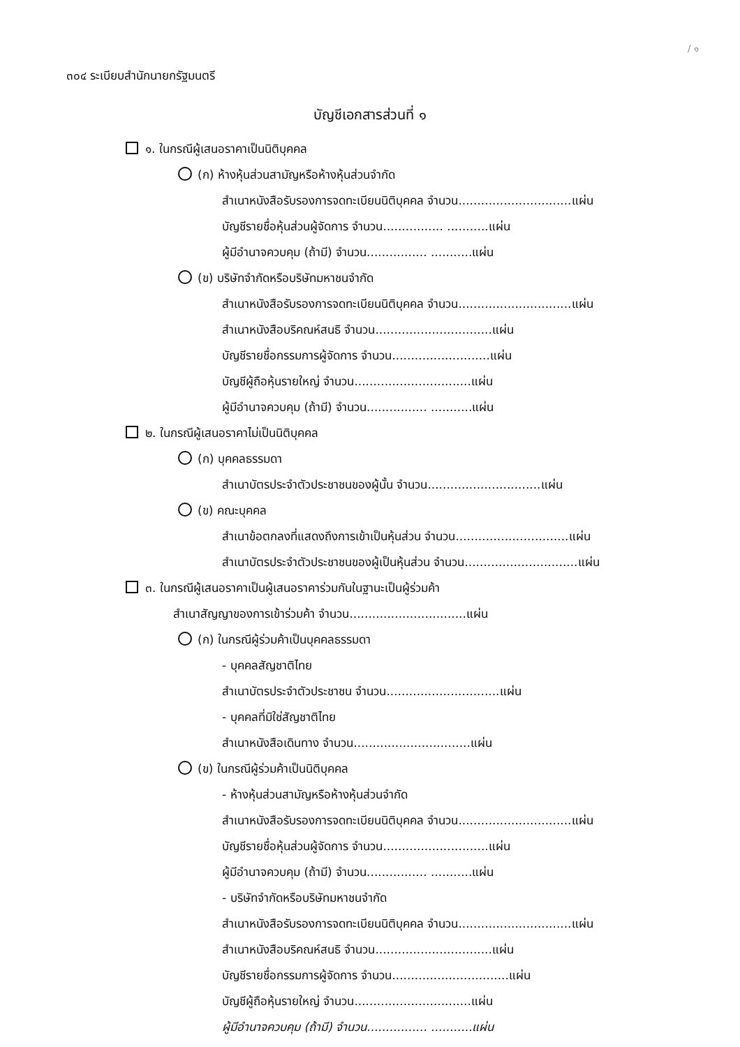/ ๑
๓๐๔ ระเบียบสำนักนายกรัฐมนตรี
บัญชีเอกสารส่วนที่ ๑
๑. ในกรณีผู้เสนอราคาเป็นนิติบุคคล
(ก) ห้างหุ้นส่วนสามัญหรือห้างหุ้นส่วนจำกัด
สำเนาหนังสือรับรองการจดทะเบียนนิติบุคคล จำนวน..............................แผ่น
บัญชีรายชื่อหุ้นส่วนผู้จัดการ จำนวน................ ...........แผ่น
ผู้มีอำนาจควบคุม (ถ้ามี) จำนวน................ ...........แผ่น
(ข) บริษัทจำกัดหรือบริษัทมหาชนจำกัด
สำเนาหนังสือรับรองการจดทะเบียนนิติบุคคล จำนวน..............................แผ่น
สำเนาหนังสือบริคณห์สนธิ จำนวน...............................แผ่น
บัญชีรายชื่อกรรมการผู้จัดการ จำนวน..........................แผ่น
บัญชีผู้ถือหุ้นรายใหญ่ จำนวน...............................แผ่น
ผู้มีอำนาจควบคุม (ถ้ามี) จำนวน................ ...........แผ่น
๒. ในกรณีผู้เสนอราคาไม่เป็นนิติบุคคล
(ก) บุคคลธรรมดา
สำเนาบัตรประจำตัวประชาชนของผู้นั้น จำนวน..............................แผ่น
(ข) คณะบุคคล
สำเนาข้อตกลงที่แสดงถึงการเข้าเป็นหุ้นส่วน จำนวน..............................แผ่น
สำเนาบัตรประจำตัวประชาชนของผู้เป็นหุ้นส่วน จำนวน..............................แผ่น
๓. ในกรณีผู้เสนอราคาเป็นผู้เสนอราคาร่วมกันในฐานะเป็นผู้ร่วมค้า
สำเนาสัญญาของการเข้าร่วมค้า จำนวน...............................แผ่น
(ก) ในกรณีผู้ร่วมค้าเป็นบุคคลธรรมดา
- บุคคลสัญชาติไทย
สำเนาบัตรประจำตัวประชาชน จำนวน..............................แผ่น
- บุคคลที่มิใช่สัญชาติไทย
สำเนาหนังสือเดินทาง จำนวน...............................แผ่น
(ข) ในกรณีผู้ร่วมค้าเป็นนิติบุคคล
- ห้างหุ้นส่วนสามัญหรือห้างหุ้นส่วนจำกัด
สำเนาหนังสือรับรองการจดทะเบียนนิติบุคคล จำนวน..............................แผ่น
บัญชีรายชื่อหุ้นส่วนผู้จัดการ จำนวน............................แผ่น
ผู้มีอำนาจควบคุม (ถ้ามี) จำนวน................ ...........แผ่น
- บริษัทจำกัดหรือบริษัทมหาชนจำกัด
สำเนาหนังสือรับรองการจดทะเบียนนิติบุคคล จำนวน..............................แผ่น
สำเนาหนังสือบริคณห์สนธิ จำนวน...............................แผ่น
บัญชีรายชื่อกรรมการผู้จัดการ จำนวน...............................แผ่น
บัญชีผู้ถือหุ้นรายใหญ่ จำนวน...............................แผ่น
ผู้มีอำนาจควบคุม (ถ้ามี) จำนวน................ ...........แผ่น